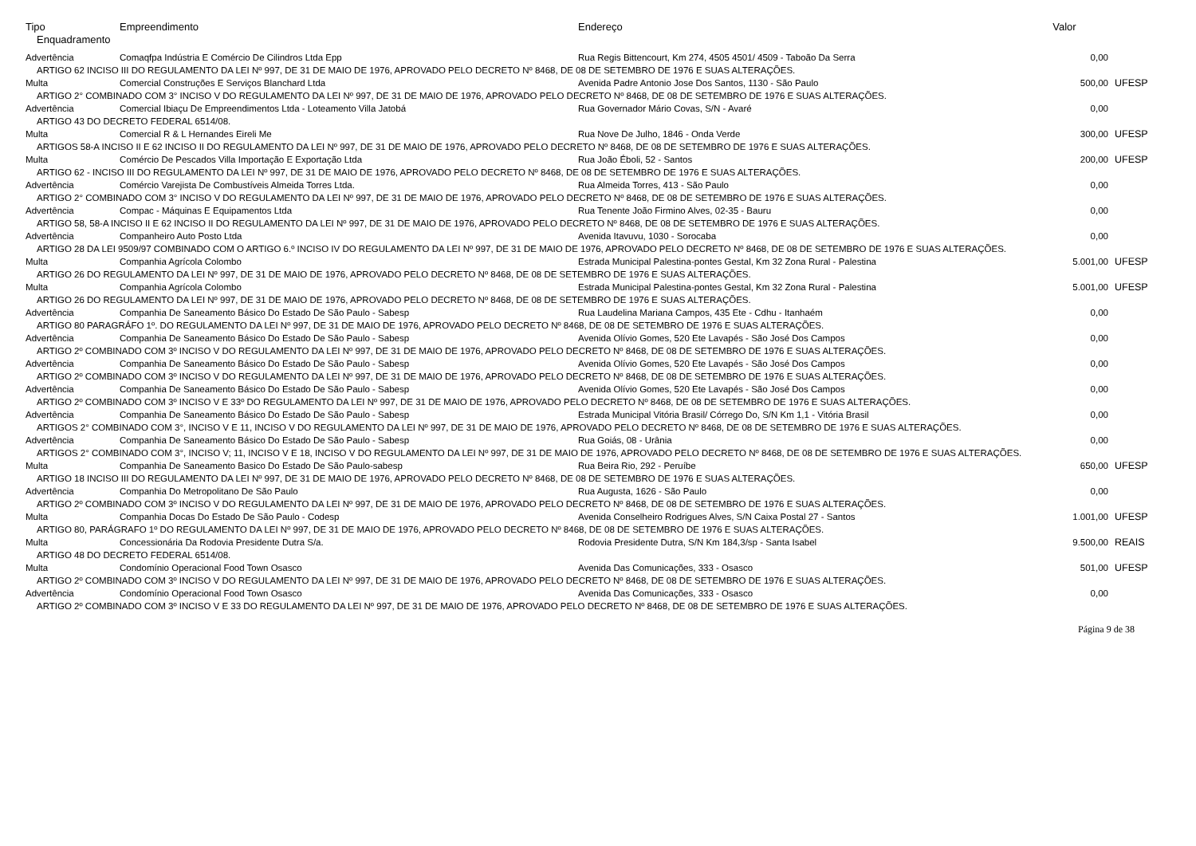| Tipo | Empreendimento | Endereço | Valor | |
| --- | --- | --- | --- | --- |
| Enquadramento | | | | |
| Advertência | Comaqfpa Indústria E Comércio De Cilindros Ltda Epp | Rua Regis Bittencourt, Km 274, 4505 4501/ 4509 - Taboão Da Serra | 0,00 | |
| ARTIGO 62 INCISO III DO REGULAMENTO DA LEI Nº 997, DE 31 DE MAIO DE 1976, APROVADO PELO DECRETO Nº 8468, DE 08 DE SETEMBRO DE 1976 E SUAS ALTERAÇÕES. | | | | |
| Multa | Comercial Construções E Serviços Blanchard Ltda | Avenida Padre Antonio Jose Dos Santos, 1130 - São Paulo | 500,00 | UFESP |
| ARTIGO 2° COMBINADO COM 3° INCISO V DO REGULAMENTO DA LEI Nº 997, DE 31 DE MAIO DE 1976, APROVADO PELO DECRETO Nº 8468, DE 08 DE SETEMBRO DE 1976 E SUAS ALTERAÇÕES. | | | | |
| Advertência | Comercial Ibiaçu De Empreendimentos Ltda - Loteamento Villa Jatobá | Rua Governador Mário Covas, S/N - Avaré | 0,00 | |
| ARTIGO 43 DO DECRETO FEDERAL 6514/08. | | | | |
| Multa | Comercial R & L Hernandes Eireli Me | Rua Nove De Julho, 1846 - Onda Verde | 300,00 | UFESP |
| ARTIGOS 58-A INCISO II E 62 INCISO II DO REGULAMENTO DA LEI Nº 997, DE 31 DE MAIO DE 1976, APROVADO PELO DECRETO Nº 8468, DE 08 DE SETEMBRO DE 1976 E SUAS ALTERAÇÕES. | | | | |
| Multa | Comércio De Pescados Villa Importação E Exportação Ltda | Rua João Éboli, 52 - Santos | 200,00 | UFESP |
| ARTIGO 62 - INCISO III DO REGULAMENTO DA LEI Nº 997, DE 31 DE MAIO DE 1976, APROVADO PELO DECRETO Nº 8468, DE 08 DE SETEMBRO DE 1976 E SUAS ALTERAÇÕES. | | | | |
| Advertência | Comércio Varejista De Combustíveis Almeida Torres Ltda. | Rua Almeida Torres, 413 - São Paulo | 0,00 | |
| ARTIGO 2° COMBINADO COM 3° INCISO V DO REGULAMENTO DA LEI Nº 997, DE 31 DE MAIO DE 1976, APROVADO PELO DECRETO Nº 8468, DE 08 DE SETEMBRO DE 1976 E SUAS ALTERAÇÕES. | | | | |
| Advertência | Compac - Máquinas E Equipamentos Ltda | Rua Tenente João Firmino Alves, 02-35 - Bauru | 0,00 | |
| ARTIGO 58, 58-A INCISO II E 62 INCISO II DO REGULAMENTO DA LEI Nº 997, DE 31 DE MAIO DE 1976, APROVADO PELO DECRETO Nº 8468, DE 08 DE SETEMBRO DE 1976 E SUAS ALTERAÇÕES. | | | | |
| Advertência | Companheiro Auto Posto Ltda | Avenida Itavuvu, 1030 - Sorocaba | 0,00 | |
| ARTIGO 28 DA LEI 9509/97 COMBINADO COM O ARTIGO 6.º INCISO IV DO REGULAMENTO DA LEI Nº 997, DE 31 DE MAIO DE 1976, APROVADO PELO DECRETO Nº 8468, DE 08 DE SETEMBRO DE 1976 E SUAS ALTERAÇÕES. | | | | |
| Multa | Companhia Agrícola Colombo | Estrada Municipal Palestina-pontes Gestal, Km 32 Zona Rural - Palestina | 5.001,00 | UFESP |
| ARTIGO 26 DO REGULAMENTO DA LEI Nº 997, DE 31 DE MAIO DE 1976, APROVADO PELO DECRETO Nº 8468, DE 08 DE SETEMBRO DE 1976 E SUAS ALTERAÇÕES. | | | | |
| Multa | Companhia Agrícola Colombo | Estrada Municipal Palestina-pontes Gestal, Km 32 Zona Rural - Palestina | 5.001,00 | UFESP |
| ARTIGO 26 DO REGULAMENTO DA LEI Nº 997, DE 31 DE MAIO DE 1976, APROVADO PELO DECRETO Nº 8468, DE 08 DE SETEMBRO DE 1976 E SUAS ALTERAÇÕES. | | | | |
| Advertência | Companhia De Saneamento Básico Do Estado De São Paulo - Sabesp | Rua Laudelina Mariana Campos, 435 Ete - Cdhu - Itanhaém | 0,00 | |
| ARTIGO 80 PARAGRÁFO 1º. DO REGULAMENTO DA LEI Nº 997, DE 31 DE MAIO DE 1976, APROVADO PELO DECRETO Nº 8468, DE 08 DE SETEMBRO DE 1976 E SUAS ALTERAÇÕES. | | | | |
| Advertência | Companhia De Saneamento Básico Do Estado De São Paulo - Sabesp | Avenida Olívio Gomes, 520 Ete Lavapés - São José Dos Campos | 0,00 | |
| ARTIGO 2º COMBINADO COM 3º INCISO V DO REGULAMENTO DA LEI Nº 997, DE 31 DE MAIO DE 1976, APROVADO PELO DECRETO Nº 8468, DE 08 DE SETEMBRO DE 1976 E SUAS ALTERAÇÕES. | | | | |
| Advertência | Companhia De Saneamento Básico Do Estado De São Paulo - Sabesp | Avenida Olívio Gomes, 520 Ete Lavapés - São José Dos Campos | 0,00 | |
| ARTIGO 2º COMBINADO COM 3º INCISO V DO REGULAMENTO DA LEI Nº 997, DE 31 DE MAIO DE 1976, APROVADO PELO DECRETO Nº 8468, DE 08 DE SETEMBRO DE 1976 E SUAS ALTERAÇÕES. | | | | |
| Advertência | Companhia De Saneamento Básico Do Estado De São Paulo - Sabesp | Avenida Olívio Gomes, 520 Ete Lavapés - São José Dos Campos | 0,00 | |
| ARTIGO 2º COMBINADO COM 3º INCISO V E 33º DO REGULAMENTO DA LEI Nº 997, DE 31 DE MAIO DE 1976, APROVADO PELO DECRETO Nº 8468, DE 08 DE SETEMBRO DE 1976 E SUAS ALTERAÇÕES. | | | | |
| Advertência | Companhia De Saneamento Básico Do Estado De São Paulo - Sabesp | Estrada Municipal Vitória Brasil/ Córrego Do, S/N Km 1,1 - Vitória Brasil | 0,00 | |
| ARTIGOS 2° COMBINADO COM 3°, INCISO V E 11, INCISO V DO REGULAMENTO DA LEI Nº 997, DE 31 DE MAIO DE 1976, APROVADO PELO DECRETO Nº 8468, DE 08 DE SETEMBRO DE 1976 E SUAS ALTERAÇÕES. | | | | |
| Advertência | Companhia De Saneamento Básico Do Estado De São Paulo - Sabesp | Rua Goiás, 08 - Urânia | 0,00 | |
| ARTIGOS 2° COMBINADO COM 3°, INCISO V; 11, INCISO V E 18, INCISO V DO REGULAMENTO DA LEI Nº 997, DE 31 DE MAIO DE 1976, APROVADO PELO DECRETO Nº 8468, DE 08 DE SETEMBRO DE 1976 E SUAS ALTERAÇÕES. | | | | |
| Multa | Companhia De Saneamento Basico Do Estado De São Paulo-sabesp | Rua Beira Rio, 292 - Peruíbe | 650,00 | UFESP |
| ARTIGO 18 INCISO III DO REGULAMENTO DA LEI Nº 997, DE 31 DE MAIO DE 1976, APROVADO PELO DECRETO Nº 8468, DE 08 DE SETEMBRO DE 1976 E SUAS ALTERAÇÕES. | | | | |
| Advertência | Companhia Do Metropolitano De São Paulo | Rua Augusta, 1626 - São Paulo | 0,00 | |
| ARTIGO 2º COMBINADO COM 3º INCISO V DO REGULAMENTO DA LEI Nº 997, DE 31 DE MAIO DE 1976, APROVADO PELO DECRETO Nº 8468, DE 08 DE SETEMBRO DE 1976 E SUAS ALTERAÇÕES. | | | | |
| Multa | Companhia Docas Do Estado De São Paulo - Codesp | Avenida Conselheiro Rodrigues Alves, S/N Caixa Postal 27 - Santos | 1.001,00 | UFESP |
| ARTIGO 80, PARÁGRAFO 1º DO REGULAMENTO DA LEI Nº 997, DE 31 DE MAIO DE 1976, APROVADO PELO DECRETO Nº 8468, DE 08 DE SETEMBRO DE 1976 E SUAS ALTERAÇÕES. | | | | |
| Multa | Concessionária Da Rodovia Presidente Dutra S/a. | Rodovia Presidente Dutra, S/N Km 184,3/sp - Santa Isabel | 9.500,00 | REAIS |
| ARTIGO 48 DO DECRETO FEDERAL 6514/08. | | | | |
| Multa | Condomínio Operacional Food Town Osasco | Avenida Das Comunicações, 333 - Osasco | 501,00 | UFESP |
| ARTIGO 2º COMBINADO COM 3º INCISO V DO REGULAMENTO DA LEI Nº 997, DE 31 DE MAIO DE 1976, APROVADO PELO DECRETO Nº 8468, DE 08 DE SETEMBRO DE 1976 E SUAS ALTERAÇÕES. | | | | |
| Advertência | Condomínio Operacional Food Town Osasco | Avenida Das Comunicações, 333 - Osasco | 0,00 | |
| ARTIGO 2º COMBINADO COM 3º INCISO V E 33 DO REGULAMENTO DA LEI Nº 997, DE 31 DE MAIO DE 1976, APROVADO PELO DECRETO Nº 8468, DE 08 DE SETEMBRO DE 1976 E SUAS ALTERAÇÕES. | | | | |
Página 9 de 38